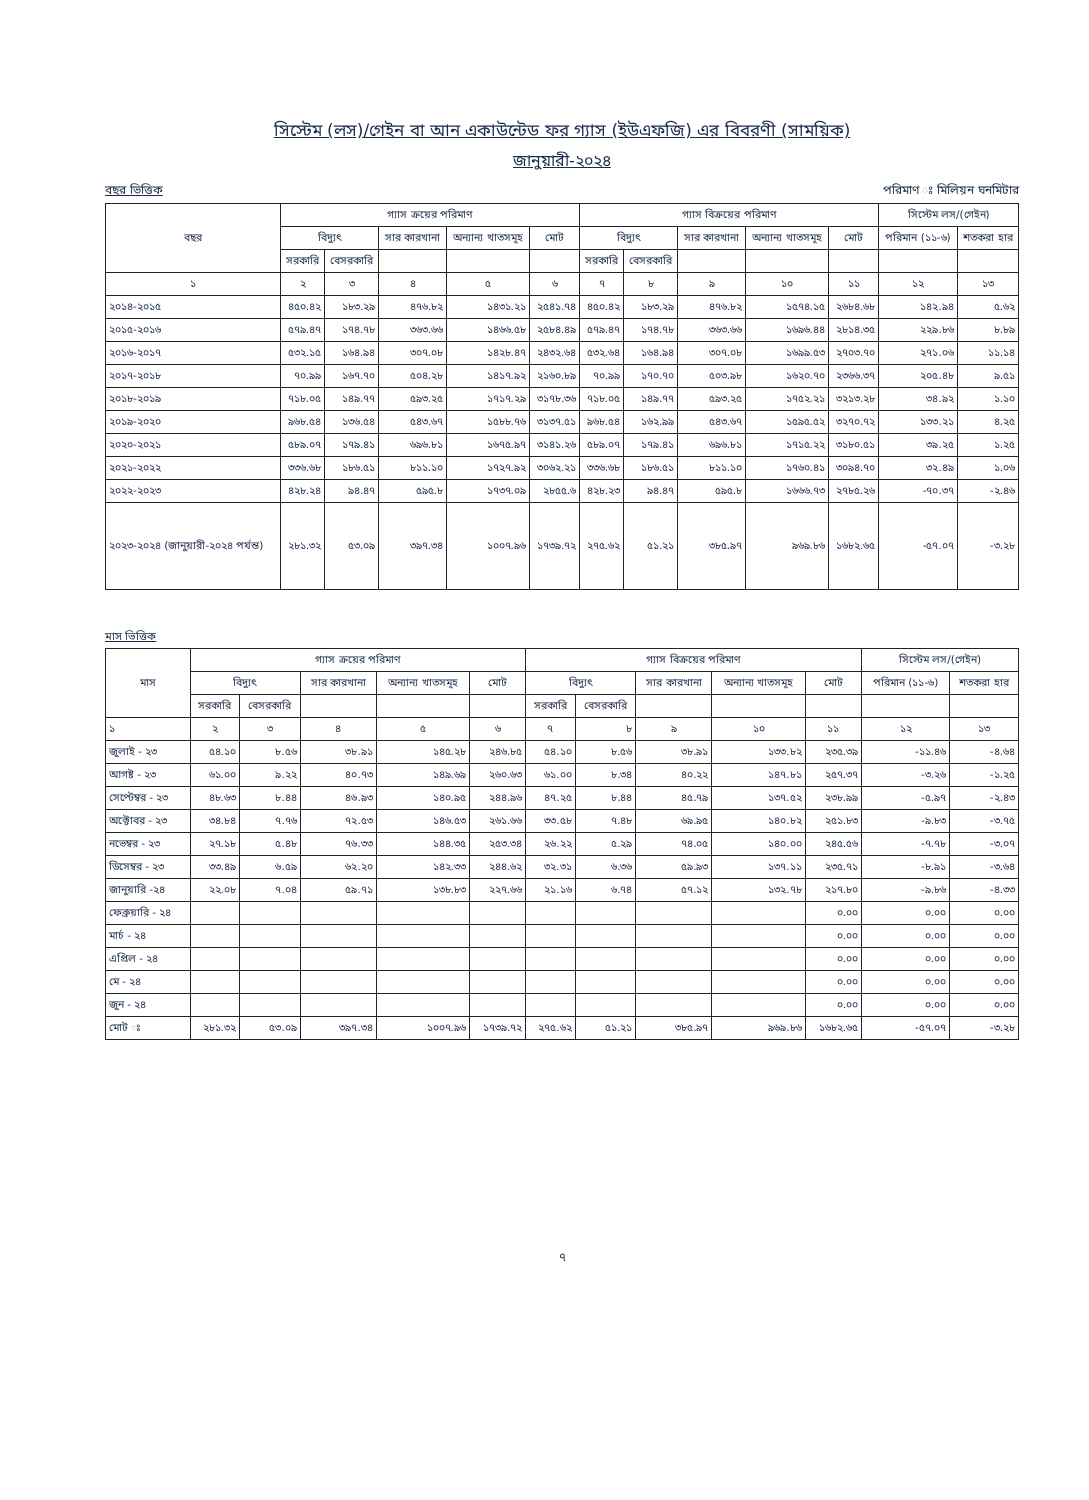সিস্টেম (লস)/গেইন বা আন একাউন্টেড ফর গ্যাস (ইউএফজি) এর বিবরণী (সাময়িক)
জানুয়ারী-২০২৪
বছর ভিত্তিক পরিমাণ ঃ মিলিয়ন ঘনমিটার
| বছর | গ্যাস ক্রয়ের পরিমাণ | | | | | গ্যাস বিক্রয়ের পরিমাণ | | | | | সিস্টেম লস/(গেইন) | |
| --- | --- | --- | --- | --- | --- | --- | --- | --- | --- | --- | --- | --- |
| | বিদ্যুৎ | | সার কারখানা | অন্যান্য খাতসমূহ | মোট | বিদ্যুৎ | | সার কারখানা | অন্যান্য খাতসমূহ | মোট | পরিমান (১১-৬) | শতকরা হার |
| | সরকারি | বেসরকারি | | | | সরকারি | বেসরকারি | | | | | |
| ১ | ২ | ৩ | ৪ | ৫ | ৬ | ৭ | ৮ | ৯ | ১০ | ১১ | ১২ | ১৩ |
| ২০১৪-২০১৫ | ৪৫০.৪২ | ১৮৩.২৯ | ৪৭৬.৮২ | ১৪৩১.২১ | ২৫৪১.৭৪ | ৪৫০.৪২ | ১৮৩.২৯ | ৪৭৬.৮২ | ১৫৭৪.১৫ | ২৬৮৪.৬৮ | ১৪২.৯৪ | ৫.৬২ |
| ২০১৫-২০১৬ | ৫৭৯.৪৭ | ১৭৪.৭৮ | ৩৬৩.৬৬ | ১৪৬৬.৫৮ | ২৫৮৪.৪৯ | ৫৭৯.৪৭ | ১৭৪.৭৮ | ৩৬৩.৬৬ | ১৬৯৬.৪৪ | ২৮১৪.৩৫ | ২২৯.৮৬ | ৮.৮৯ |
| ২০১৬-২০১৭ | ৫৩২.১৫ | ১৬৪.৯৪ | ৩০৭.০৮ | ১৪২৮.৪৭ | ২৪৩২.৬৪ | ৫৩২.৬৪ | ১৬৪.৯৪ | ৩০৭.০৮ | ১৬৯৯.৫৩ | ২৭০৩.৭০ | ২৭১.০৬ | ১১.১৪ |
| ২০১৭-২০১৮ | ৭০.৯৯ | ১৬৭.৭০ | ৫০৪.২৮ | ১৪১৭.৯২ | ২১৬০.৮৯ | ৭০.৯৯ | ১৭০.৭০ | ৫০৩.৯৮ | ১৬২০.৭০ | ২৩৬৬.৩৭ | ২০৫.৪৮ | ৯.৫১ |
| ২০১৮-২০১৯ | ৭১৮.০৫ | ১৪৯.৭৭ | ৫৯৩.২৫ | ১৭১৭.২৯ | ৩১৭৮.৩৬ | ৭১৮.০৫ | ১৪৯.৭৭ | ৫৯৩.২৫ | ১৭৫২.২১ | ৩২১৩.২৮ | ৩৪.৯২ | ১.১০ |
| ২০১৯-২০২০ | ৯৬৮.৫৪ | ১৩৬.৫৪ | ৫৪৩.৬৭ | ১৫৮৮.৭৬ | ৩১৩৭.৫১ | ৯৬৮.৫৪ | ১৬২.৯৯ | ৫৪৩.৬৭ | ১৫৯৫.৫২ | ৩২৭০.৭২ | ১৩৩.২১ | ৪.২৫ |
| ২০২০-২০২১ | ৫৮৯.০৭ | ১৭৯.৪১ | ৬৯৬.৮১ | ১৬৭৫.৯৭ | ৩১৪১.২৬ | ৫৮৯.০৭ | ১৭৯.৪১ | ৬৯৬.৮১ | ১৭১৫.২২ | ৩১৮০.৫১ | ৩৯.২৫ | ১.২৫ |
| ২০২১-২০২২ | ৩৩৬.৬৮ | ১৮৬.৫১ | ৮১১.১০ | ১৭২৭.৯২ | ৩০৬২.২১ | ৩৩৬.৬৮ | ১৮৬.৫১ | ৮১১.১০ | ১৭৬০.৪১ | ৩০৯৪.৭০ | ৩২.৪৯ | ১.০৬ |
| ২০২২-২০২৩ | ৪২৮.২৪ | ৯৪.৪৭ | ৫৯৫.৮ | ১৭৩৭.০৯ | ২৮৫৫.৬ | ৪২৮.২৩ | ৯৪.৪৭ | ৫৯৫.৮ | ১৬৬৬.৭৩ | ২৭৮৫.২৬ | -৭০.৩৭ | -২.৪৬ |
| ২০২৩-২০২৪ (জানুয়ারী-২০২৪ পর্যন্ত) | ২৮১.৩২ | ৫৩.০৯ | ৩৯৭.৩৪ | ১০০৭.৯৬ | ১৭৩৯.৭২ | ২৭৫.৬২ | ৫১.২১ | ৩৮৫.৯৭ | ৯৬৯.৮৬ | ১৬৮২.৬৫ | -৫৭.০৭ | -৩.২৮ |
মাস ভিত্তিক
| মাস | গ্যাস ক্রয়ের পরিমাণ | | | | | গ্যাস বিক্রয়ের পরিমাণ | | | | | সিস্টেম লস/(গেইন) | |
| --- | --- | --- | --- | --- | --- | --- | --- | --- | --- | --- | --- | --- |
| | বিদ্যুৎ | | সার কারখানা | অন্যান্য খাতসমূহ | মোট | বিদ্যুৎ | | সার কারখানা | অন্যান্য খাতসমূহ | মোট | পরিমান (১১-৬) | শতকরা হার |
| | সরকারি | বেসরকারি | | | | সরকারি | বেসরকারি | | | | | |
| ১ | ২ | ৩ | ৪ | ৫ | ৬ | ৭ | ৮ | ৯ | ১০ | ১১ | ১২ | ১৩ |
| জুলাই - ২৩ | ৫৪.১০ | ৮.৫৬ | ৩৮.৯১ | ১৪৫.২৮ | ২৪৬.৮৫ | ৫৪.১০ | ৮.৫৬ | ৩৮.৯১ | ১৩৩.৮২ | ২৩৫.৩৯ | -১১.৪৬ | -৪.৬৪ |
| আগষ্ট - ২৩ | ৬১.০০ | ৯.২২ | ৪০.৭৩ | ১৪৯.৬৯ | ২৬০.৬৩ | ৬১.০০ | ৮.৩৪ | ৪০.২২ | ১৪৭.৮১ | ২৫৭.৩৭ | -৩.২৬ | -১.২৫ |
| সেপ্টেম্বর - ২৩ | ৪৮.৬৩ | ৮.৪৪ | ৪৬.৯৩ | ১৪০.৯৫ | ২৪৪.৯৬ | ৪৭.২৫ | ৮.৪৪ | ৪৫.৭৯ | ১৩৭.৫২ | ২৩৮.৯৯ | -৫.৯৭ | -২.৪৩ |
| অক্টোবর - ২৩ | ৩৪.৮৪ | ৭.৭৬ | ৭২.৫৩ | ১৪৬.৫৩ | ২৬১.৬৬ | ৩৩.৫৮ | ৭.৪৮ | ৬৯.৯৫ | ১৪০.৮২ | ২৫১.৮৩ | -৯.৮৩ | -৩.৭৫ |
| নভেম্বর - ২৩ | ২৭.১৮ | ৫.৪৮ | ৭৬.৩৩ | ১৪৪.৩৫ | ২৫৩.৩৪ | ২৬.২২ | ৫.২৯ | ৭৪.০৫ | ১৪০.০০ | ২৪৫.৫৬ | -৭.৭৮ | -৩.০৭ |
| ডিসেম্বর - ২৩ | ৩৩.৪৯ | ৬.৫৯ | ৬২.২০ | ১৪২.৩৩ | ২৪৪.৬২ | ৩২.৩১ | ৬.৩৬ | ৫৯.৯৩ | ১৩৭.১১ | ২৩৫.৭১ | -৮.৯১ | -৩.৬৪ |
| জানুয়ারি -২৪ | ২২.০৮ | ৭.০৪ | ৫৯.৭১ | ১৩৮.৮৩ | ২২৭.৬৬ | ২১.১৬ | ৬.৭৪ | ৫৭.১২ | ১৩২.৭৮ | ২১৭.৮০ | -৯.৮৬ | -৪.৩৩ |
| ফেব্রুয়ারি - ২৪ | | | | | | | | | | ০.০০ | ০.০০ | ০.০০ |
| মার্চ - ২৪ | | | | | | | | | | ০.০০ | ০.০০ | ০.০০ |
| এপ্রিল - ২৪ | | | | | | | | | | ০.০০ | ০.০০ | ০.০০ |
| মে - ২৪ | | | | | | | | | | ০.০০ | ০.০০ | ০.০০ |
| জুন - ২৪ | | | | | | | | | | ০.০০ | ০.০০ | ০.০০ |
| মোট ঃ | ২৮১.৩২ | ৫৩.০৯ | ৩৯৭.৩৪ | ১০০৭.৯৬ | ১৭৩৯.৭২ | ২৭৫.৬২ | ৫১.২১ | ৩৮৫.৯৭ | ৯৬৯.৮৬ | ১৬৮২.৬৫ | -৫৭.০৭ | -৩.২৮ |
৭